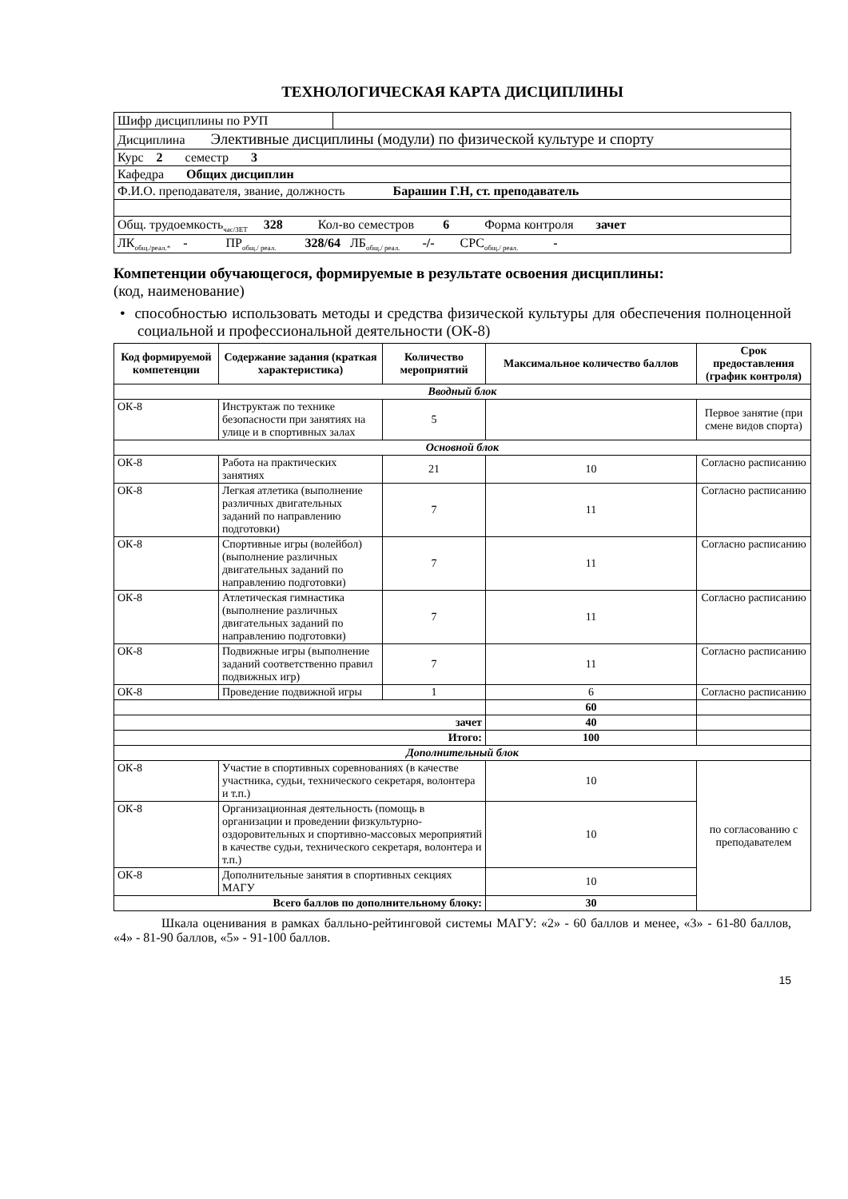ТЕХНОЛОГИЧЕСКАЯ КАРТА ДИСЦИПЛИНЫ
| Шифр дисциплины по РУП | |
| Дисциплина Элективные дисциплины (модули) по физической культуре и спорту | |
| Курс 2 семестр 3 | |
| Кафедра Общих дисциплин | |
| Ф.И.О. преподавателя, звание, должность Барашин Г.Н, ст. преподаватель | |
| Общ. трудоемкость<sub>час/ЗЕТ</sub> 328 Кол-во семестров 6 Форма контроля зачет | |
| ЛК<sub>общ./реал.*</sub> - ПР<sub>общ./ реал.</sub> 328/64 ЛБ<sub>общ./ реал.</sub> -/- СРС<sub>общ./ реал.</sub> - | |
Компетенции обучающегося, формируемые в результате освоения дисциплины:
(код, наименование)
• способностью использовать методы и средства физической культуры для обеспечения полноценной социальной и профессиональной деятельности (ОК-8)
| Код формируемой компетенции | Содержание задания (краткая характеристика) | Количество мероприятий | Максимальное количество баллов | Срок предоставления (график контроля) |
| --- | --- | --- | --- | --- |
| Вводный блок | | | | |
| ОК-8 | Инструктаж по технике безопасности при занятиях на улице и в спортивных залах | 5 | | Первое занятие (при смене видов спорта) |
| Основной блок | | | | |
| ОК-8 | Работа на практических занятиях | 21 | 10 | Согласно расписанию |
| ОК-8 | Легкая атлетика (выполнение различных двигательных заданий по направлению подготовки) | 7 | 11 | Согласно расписанию |
| ОК-8 | Спортивные игры (волейбол) (выполнение различных двигательных заданий по направлению подготовки) | 7 | 11 | Согласно расписанию |
| ОК-8 | Атлетическая гимнастика (выполнение различных двигательных заданий по направлению подготовки) | 7 | 11 | Согласно расписанию |
| ОК-8 | Подвижные игры (выполнение заданий соответственно правил подвижных игр) | 7 | 11 | Согласно расписанию |
| ОК-8 | Проведение подвижной игры | 1 | 6 | Согласно расписанию |
| | | | 60 | |
| зачет | | | 40 | |
| Итого: | | | 100 | |
| Дополнительный блок | | | | |
| ОК-8 | Участие в спортивных соревнованиях (в качестве участника, судьи, технического секретаря, волонтера и т.п.) | | 10 | по согласованию с преподавателем |
| ОК-8 | Организационная деятельность (помощь в организации и проведении физкультурно-оздоровительных и спортивно-массовых мероприятий в качестве судьи, технического секретаря, волонтера и т.п.) | | 10 | |
| ОК-8 | Дополнительные занятия в спортивных секциях МАГУ | | 10 | |
| Всего баллов по дополнительному блоку: | | | 30 | |
Шкала оценивания в рамках балльно-рейтинговой системы МАГУ: «2» - 60 баллов и менее, «3» - 61-80 баллов, «4» - 81-90 баллов, «5» - 91-100 баллов.
15